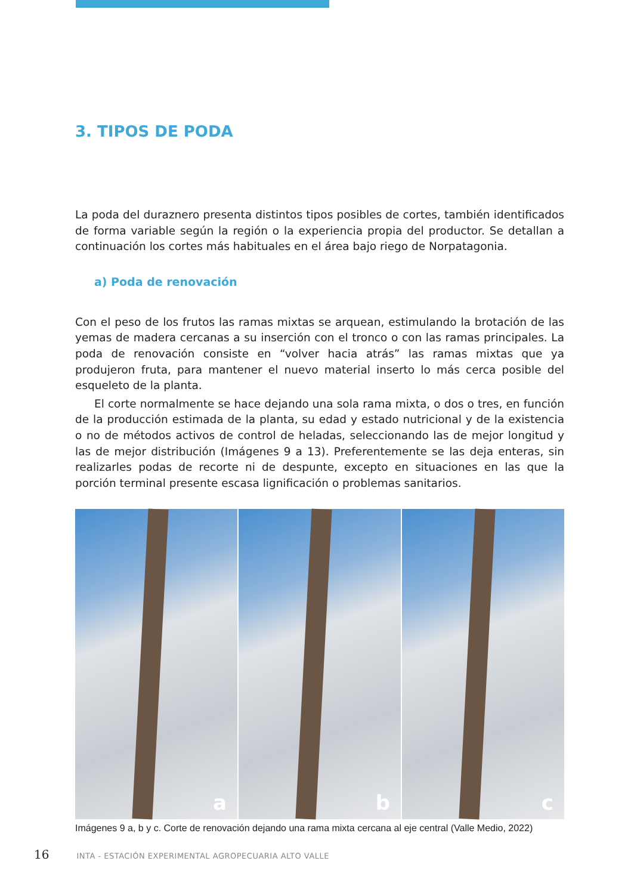3. TIPOS DE PODA
La poda del duraznero presenta distintos tipos posibles de cortes, también identificados de forma variable según la región o la experiencia propia del productor. Se detallan a continuación los cortes más habituales en el área bajo riego de Norpatagonia.
a) Poda de renovación
Con el peso de los frutos las ramas mixtas se arquean, estimulando la brotación de las yemas de madera cercanas a su inserción con el tronco o con las ramas principales. La poda de renovación consiste en “volver hacia atrás” las ramas mixtas que ya produjeron fruta, para mantener el nuevo material inserto lo más cerca posible del esqueleto de la planta.
El corte normalmente se hace dejando una sola rama mixta, o dos o tres, en función de la producción estimada de la planta, su edad y estado nutricional y de la existencia o no de métodos activos de control de heladas, seleccionando las de mejor longitud y las de mejor distribución (Imágenes 9 a 13). Preferentemente se las deja enteras, sin realizarles podas de recorte ni de despunte, excepto en situaciones en las que la porción terminal presente escasa lignificación o problemas sanitarios.
a
b
c
Imágenes 9 a, b y c. Corte de renovación dejando una rama mixta cercana al eje central (Valle Medio, 2022)
16 INTA - ESTACIÓN EXPERIMENTAL AGROPECUARIA ALTO VALLE